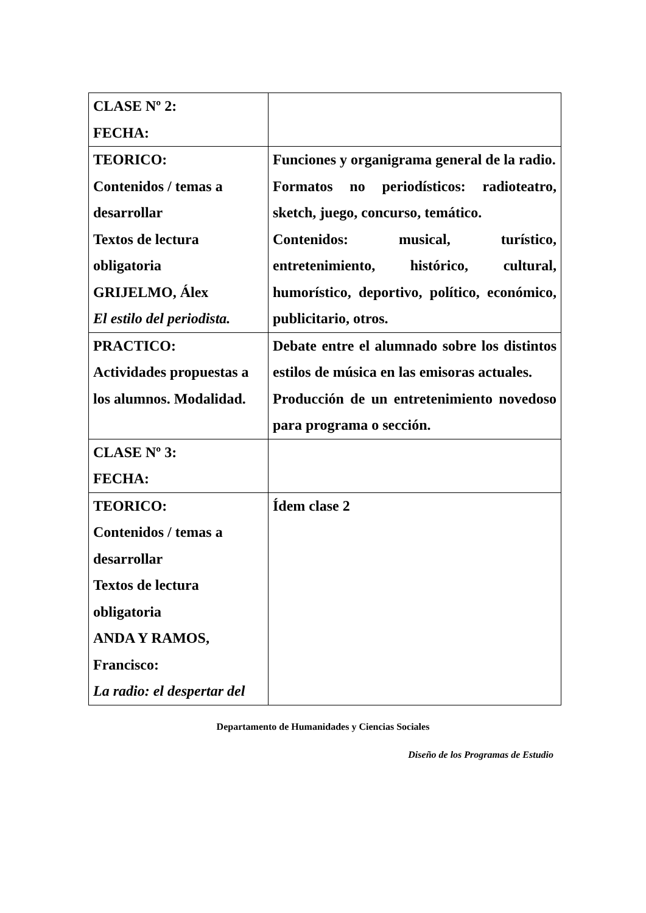| CLASE Nº 2: FECHA: | |
| TEORICO: Contenidos / temas a desarrollar Textos de lectura obligatoria GRIJELMO, Álex El estilo del periodista. | Funciones y organigrama general de la radio. Formatos no periodísticos: radioteatro, sketch, juego, concurso, temático. Contenidos: musical, turístico, entretenimiento, histórico, cultural, humorístico, deportivo, político, económico, publicitario, otros. |
| PRACTICO: Actividades propuestas a los alumnos. Modalidad. | Debate entre el alumnado sobre los distintos estilos de música en las emisoras actuales. Producción de un entretenimiento novedoso para programa o sección. |
| CLASE Nº 3: FECHA: | |
| TEORICO: Contenidos / temas a desarrollar Textos de lectura obligatoria ANDA Y RAMOS, Francisco: La radio: el despertar del | Ídem clase 2 |
Departamento de Humanidades y Ciencias Sociales
Diseño de los Programas de Estudio